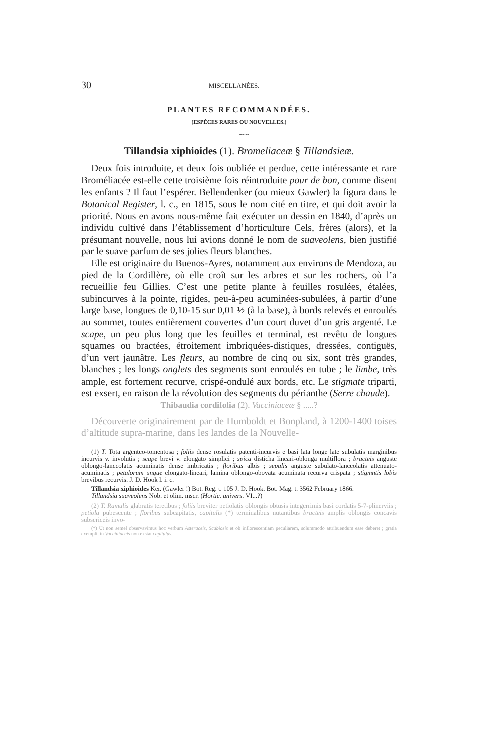30 MISCELLANÉES.
PLANTES RECOMMANDÉES.
(ESPÈCES RARES OU NOUVELLES.)
〰〰
Tillandsia xiphioides (1). Bromeliaceæ § Tillandsieæ.
Deux fois introduite, et deux fois oubliée et perdue, cette intéressante et rare Broméliacée est-elle cette troisième fois réintroduite pour de bon, comme disent les enfants ? Il faut l’espérer. Bellendenker (ou mieux Gawler) la figura dans le Botanical Register, l. c., en 1815, sous le nom cité en titre, et qui doit avoir la priorité. Nous en avons nous-même fait exécuter un dessin en 1840, d’après un individu cultivé dans l’établissement d’horticulture Cels, frères (alors), et la présumant nouvelle, nous lui avions donné le nom de suaveolens, bien justifié par le suave parfum de ses jolies fleurs blanches.
Elle est originaire du Buenos-Ayres, notamment aux environs de Mendoza, au pied de la Cordillère, où elle croît sur les arbres et sur les rochers, où l’a recueillie feu Gillies. C’est une petite plante à feuilles rosulées, étalées, subincurves à la pointe, rigides, peu-à-peu acuminées-subulées, à partir d’une large base, longues de 0,10-15 sur 0,01 ½ (à la base), à bords relevés et enroulés au sommet, toutes entièrement couvertes d’un court duvet d’un gris argenté. Le scape, un peu plus long que les feuilles et terminal, est revêtu de longues squames ou bractées, étroitement imbriquées-distiques, dressées, contiguës, d’un vert jaunâtre. Les fleurs, au nombre de cinq ou six, sont très grandes, blanches ; les longs onglets des segments sont enroulés en tube ; le limbe, très ample, est fortement recurve, crispé-ondulé aux bords, etc. Le stigmate triparti, est exsert, en raison de la révolution des segments du périanthe (Serre chaude).
Thibaudia cordifolia (2). Vacciniaceæ § .....?
Découverte originairement par de Humboldt et Bonpland, à 1200-1400 toises d’altitude supra-marine, dans les landes de la Nouvelle-
(1) T. Tota argenteo-tomentosa ; foliis dense rosulatis patenti-incurvis e basi lata longe late subulatis marginibus incurvis v. involutis ; scape brevi v. elongato simplici ; spica disticha lineari-oblonga multiflora ; bracteis anguste oblongo-lanccolatis acuminatis dense imbricatis ; floribus albis ; sepalis anguste subulato-lanceolatis attenuato-acuminatis ; petalorum ungue elongato-lineari, lamina oblongo-obovata acuminata recurva crispata ; stigmntis lobis brevibus recurvis. J. D. Hook l. i. c.
Tillandsia xiphioides Ker. (Gawler !) Bot. Reg. t. 105 J. D. Hook. Bot. Mag. t. 3562 February 1866.
Tillandsia suaveolens Nob. et olim. mscr. (Hortic. univers. VI...?)
(2) T. Ramulis glabratis teretibus ; foliis breviter petiolatis oblongis obtusis integerrimis basi cordatis 5-7-plinerviis ; petiola pubescente ; floribus subcapitatis, capitulis (*) terminalibus nutantibus bracteis amplis oblongis concavis subsericeis invo-
(*) Ut non semel observavimus hoc verbum Asteraceis, Scabiosis et ob inflorescentiam peculiarem, solummodo attribuendum esse deberet ; gratia exempli, in Vacciniaceis non exstat capitulus.